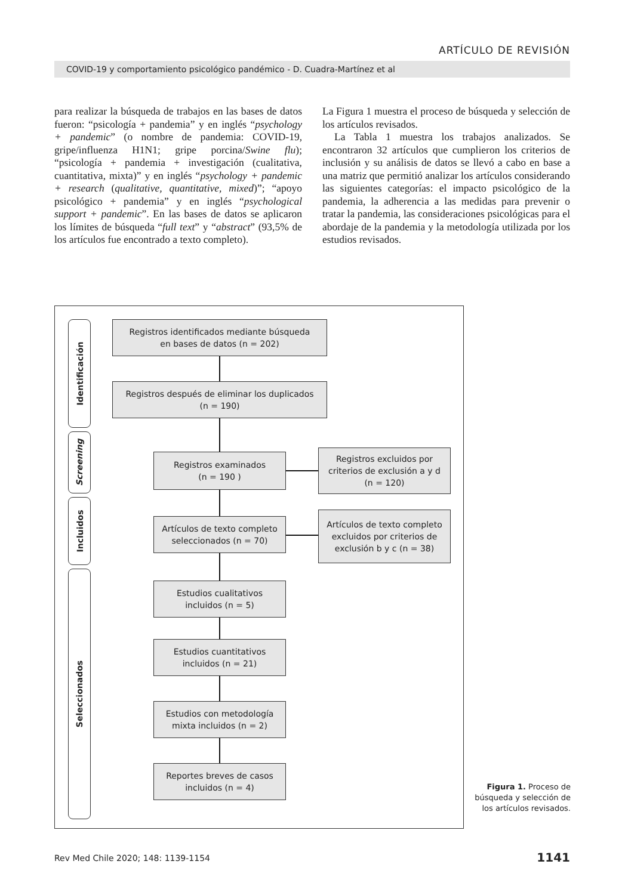ARTÍCULO DE REVISIÓN
COVID-19 y comportamiento psicológico pandémico - D. Cuadra-Martínez et al
para realizar la búsqueda de trabajos en las bases de datos fueron: “psicología + pandemia” y en inglés “psychology + pandemic” (o nombre de pandemia: COVID-19, gripe/influenza H1N1; gripe porcina/Swine flu); “psicología + pandemia + investigación (cualitativa, cuantitativa, mixta)” y en inglés “psychology + pandemic + research (qualitative, quantitative, mixed)”; “apoyo psicológico + pandemia” y en inglés “psychological support + pandemic”. En las bases de datos se aplicaron los límites de búsqueda “full text” y “abstract” (93,5% de los artículos fue encontrado a texto completo).
La Figura 1 muestra el proceso de búsqueda y selección de los artículos revisados.
La Tabla 1 muestra los trabajos analizados. Se encontraron 32 artículos que cumplieron los criterios de inclusión y su análisis de datos se llevó a cabo en base a una matriz que permitió analizar los artículos considerando las siguientes categorías: el impacto psicológico de la pandemia, la adherencia a las medidas para prevenir o tratar la pandemia, las consideraciones psicológicas para el abordaje de la pandemia y la metodología utilizada por los estudios revisados.
Identificación
Screening
Incluidos
Seleccionados
Registros identificados mediante búsqueda
en bases de datos (n = 202)
Registros después de eliminar los duplicados
(n = 190)
Registros examinados
(n = 190 )
Registros excluidos por
criterios de exclusión a y d
(n = 120)
Artículos de texto completo
seleccionados (n = 70)
Artículos de texto completo
excluidos por criterios de
exclusión b y c (n = 38)
Estudios cualitativos
incluidos (n = 5)
Estudios cuantitativos
incluidos (n = 21)
Estudios con metodología
mixta incluidos (n = 2)
Reportes breves de casos
incluidos (n = 4)
Figura 1. Proceso de búsqueda y selección de los artículos revisados.
Rev Med Chile 2020; 148: 1139-1154
1141